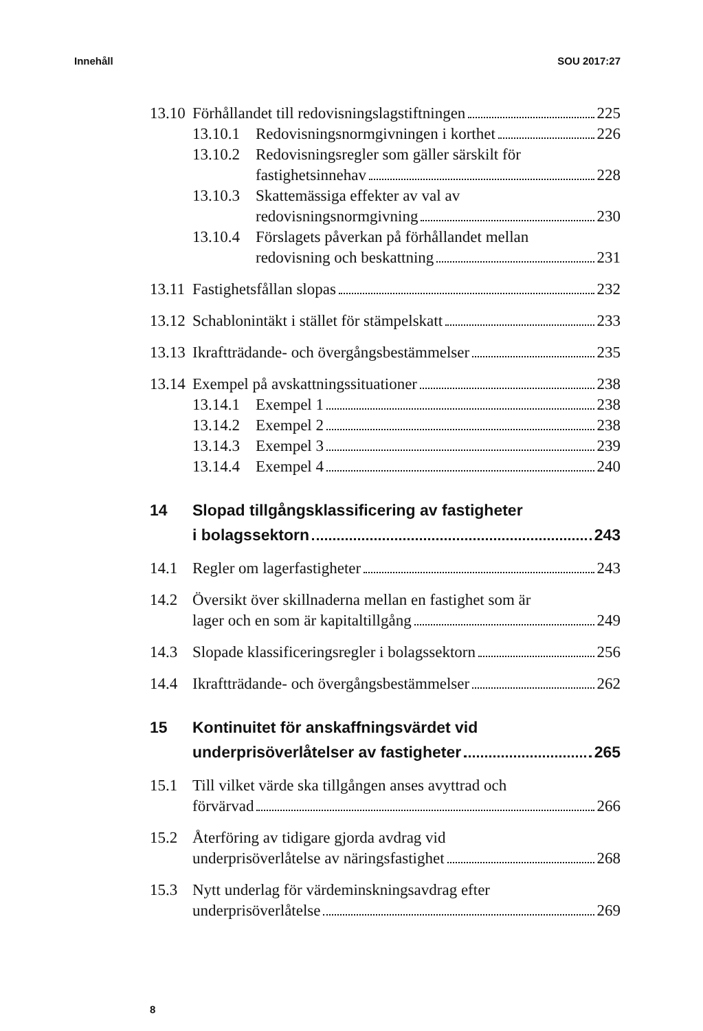Innehåll SOU 2017:27
13.10
Förhållandet till redovisningslagstiftningen 225
13.10.1
Redovisningsnormgivningen i korthet 226
13.10.2
Redovisningsregler som gäller särskilt för
fastighetsinnehav 228
13.10.3
Skattemässiga effekter av val av
redovisningsnormgivning 230
13.10.4
Förslagets påverkan på förhållandet mellan
redovisning och beskattning 231
13.11
Fastighetsfållan slopas 232
13.12
Schablonintäkt i stället för stämpelskatt 233
13.13
Ikraftträdande- och övergångsbestämmelser 235
13.14
Exempel på avskattningssituationer 238
13.14.1
Exempel 1 238
13.14.2
Exempel 2 238
13.14.3
Exempel 3 239
13.14.4
Exempel 4 240
14 Slopad tillgångsklassificering av fastigheter
i bolagssektorn 243
14.1 Regler om lagerfastigheter 243
14.2 Översikt över skillnaderna mellan en fastighet som är
lager och en som är kapitaltillgång 249
14.3 Slopade klassificeringsregler i bolagssektorn 256
14.4 Ikraftträdande- och övergångsbestämmelser 262
15 Kontinuitet för anskaffningsvärdet vid
underprisöverlåtelser av fastigheter 265
15.1 Till vilket värde ska tillgången anses avyttrad och
förvärvad 266
15.2 Återföring av tidigare gjorda avdrag vid
underprisöverlåtelse av näringsfastighet 268
15.3 Nytt underlag för värdeminskningsavdrag efter
underprisöverlåtelse 269
8